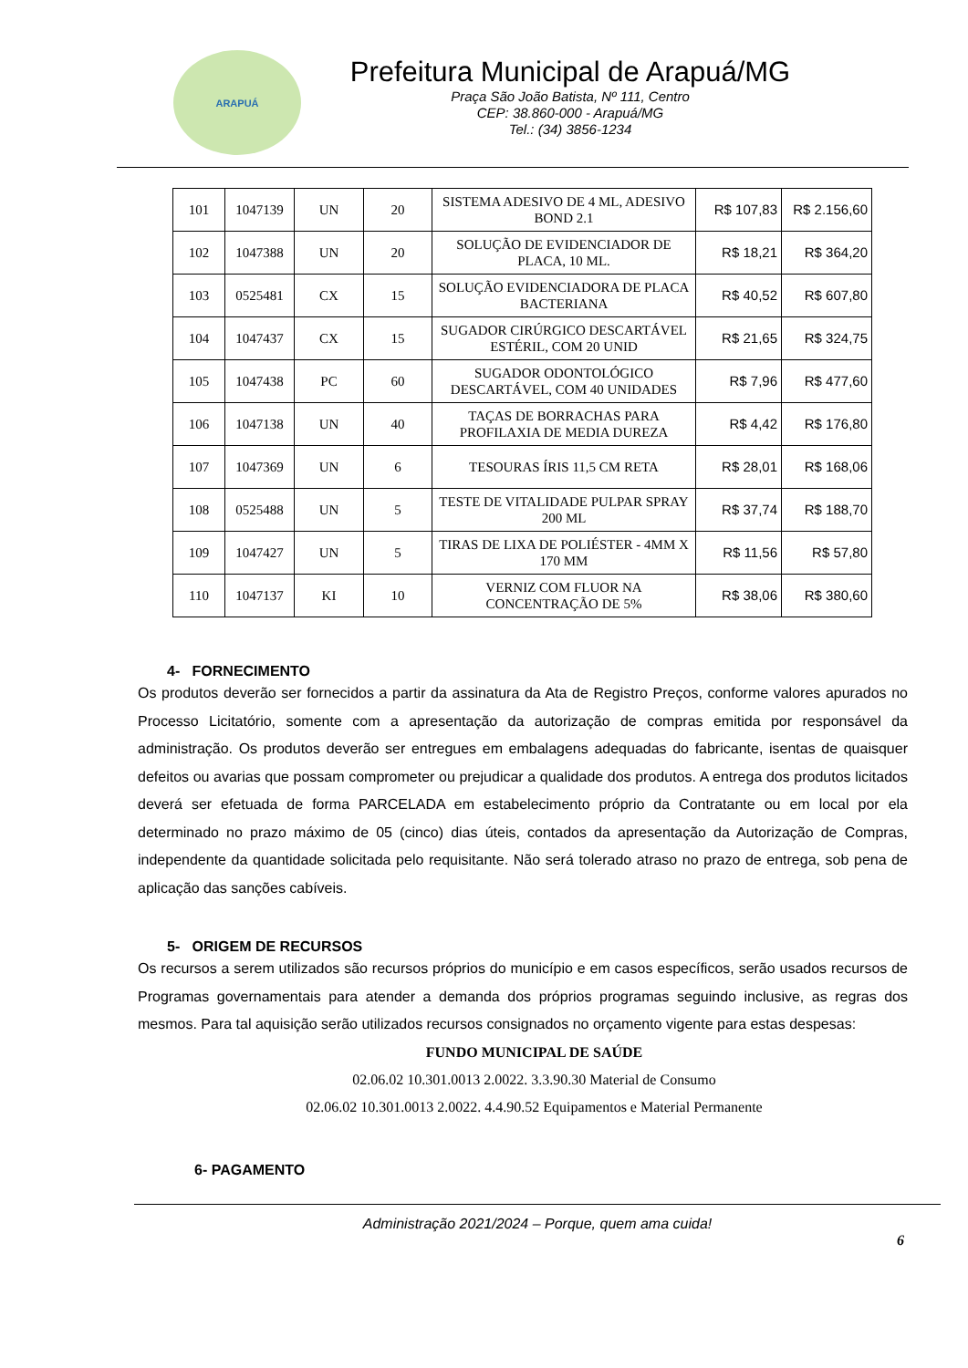ARAPUÁ
Prefeitura Municipal de Arapuá/MG
Praça São João Batista, Nº 111, Centro
CEP: 38.860-000 - Arapuá/MG
Tel.: (34) 3856-1234
| 101 | 1047139 | UN | 20 | SISTEMA ADESIVO DE 4 ML, ADESIVO BOND 2.1 | R$ 107,83 | R$ 2.156,60 |
| 102 | 1047388 | UN | 20 | SOLUÇÃO DE EVIDENCIADOR DE PLACA, 10 ML. | R$ 18,21 | R$ 364,20 |
| 103 | 0525481 | CX | 15 | SOLUÇÃO EVIDENCIADORA DE PLACA BACTERIANA | R$ 40,52 | R$ 607,80 |
| 104 | 1047437 | CX | 15 | SUGADOR CIRÚRGICO DESCARTÁVEL ESTÉRIL, COM 20 UNID | R$ 21,65 | R$ 324,75 |
| 105 | 1047438 | PC | 60 | SUGADOR ODONTOLÓGICO DESCARTÁVEL, COM 40 UNIDADES | R$ 7,96 | R$ 477,60 |
| 106 | 1047138 | UN | 40 | TAÇAS DE BORRACHAS PARA PROFILAXIA DE MEDIA DUREZA | R$ 4,42 | R$ 176,80 |
| 107 | 1047369 | UN | 6 | TESOURAS ÍRIS 11,5 CM RETA | R$ 28,01 | R$ 168,06 |
| 108 | 0525488 | UN | 5 | TESTE DE VITALIDADE PULPAR SPRAY 200 ML | R$ 37,74 | R$ 188,70 |
| 109 | 1047427 | UN | 5 | TIRAS DE LIXA DE POLIÉSTER - 4MM X 170 MM | R$ 11,56 | R$ 57,80 |
| 110 | 1047137 | KI | 10 | VERNIZ COM FLUOR NA CONCENTRAÇÃO DE 5% | R$ 38,06 | R$ 380,60 |
4- FORNECIMENTO
Os produtos deverão ser fornecidos a partir da assinatura da Ata de Registro Preços, conforme valores apurados no Processo Licitatório, somente com a apresentação da autorização de compras emitida por responsável da administração. Os produtos deverão ser entregues em embalagens adequadas do fabricante, isentas de quaisquer defeitos ou avarias que possam comprometer ou prejudicar a qualidade dos produtos. A entrega dos produtos licitados deverá ser efetuada de forma PARCELADA em estabelecimento próprio da Contratante ou em local por ela determinado no prazo máximo de 05 (cinco) dias úteis, contados da apresentação da Autorização de Compras, independente da quantidade solicitada pelo requisitante. Não será tolerado atraso no prazo de entrega, sob pena de aplicação das sanções cabíveis.
5- ORIGEM DE RECURSOS
Os recursos a serem utilizados são recursos próprios do município e em casos específicos, serão usados recursos de Programas governamentais para atender a demanda dos próprios programas seguindo inclusive, as regras dos mesmos. Para tal aquisição serão utilizados recursos consignados no orçamento vigente para estas despesas:
FUNDO MUNICIPAL DE SAÚDE
02.06.02 10.301.0013 2.0022. 3.3.90.30 Material de Consumo
02.06.02 10.301.0013 2.0022. 4.4.90.52 Equipamentos e Material Permanente
6- PAGAMENTO
Administração 2021/2024 – Porque, quem ama cuida!
6